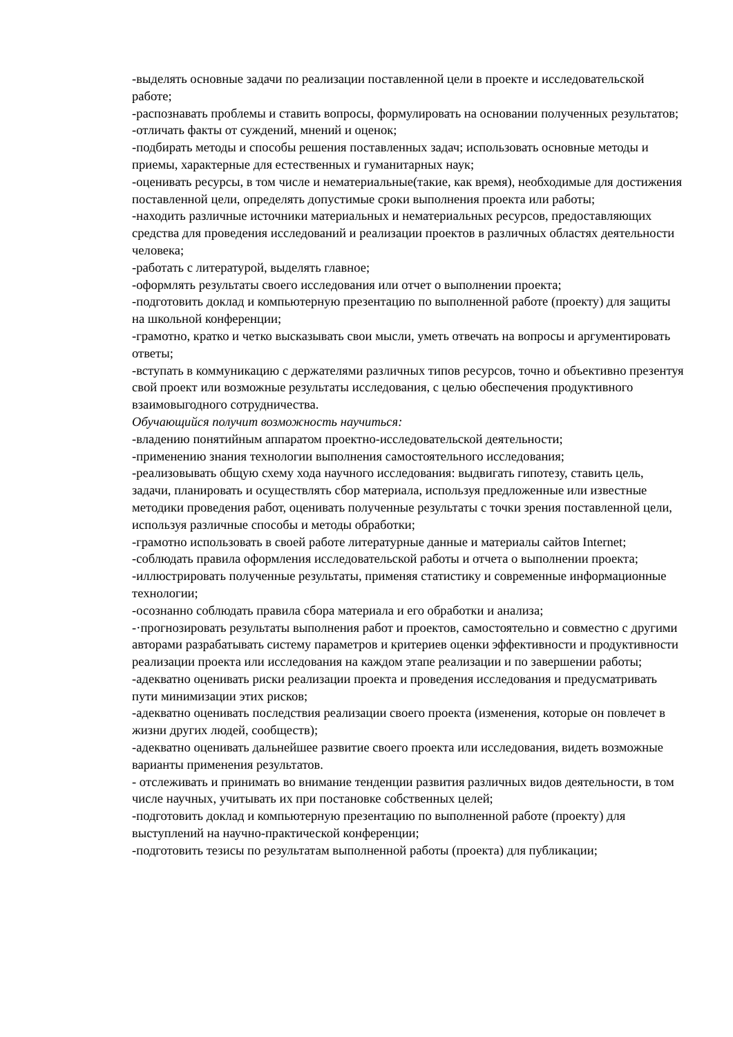-выделять основные задачи по реализации поставленной цели в проекте и исследовательской работе;
-распознавать проблемы и ставить вопросы, формулировать на основании полученных результатов;
-отличать факты от суждений, мнений и оценок;
-подбирать методы и способы решения поставленных задач; использовать основные методы и приемы, характерные для естественных и гуманитарных наук;
-оценивать ресурсы, в том числе и нематериальные(такие, как время), необходимые для достижения поставленной цели, определять допустимые сроки выполнения проекта или работы;
-находить различные источники материальных и нематериальных ресурсов, предоставляющих средства для проведения исследований и реализации проектов в различных областях деятельности человека;
-работать с литературой, выделять главное;
-оформлять результаты своего исследования или отчет о выполнении проекта;
-подготовить доклад и компьютерную презентацию по выполненной работе (проекту) для защиты на школьной конференции;
-грамотно, кратко и четко высказывать свои мысли, уметь отвечать на вопросы и аргументировать ответы;
-вступать в коммуникацию с держателями различных типов ресурсов, точно и объективно презентуя свой проект или возможные результаты исследования, с целью обеспечения продуктивного взаимовыгодного сотрудничества.
Обучающийся получит возможность научиться:
-владению понятийным аппаратом проектно-исследовательской деятельности;
-применению знания технологии выполнения самостоятельного исследования;
-реализовывать общую схему хода научного исследования: выдвигать гипотезу, ставить цель, задачи, планировать и осуществлять сбор материала, используя предложенные или известные методики проведения работ, оценивать полученные результаты с точки зрения поставленной цели, используя различные способы и методы обработки;
-грамотно использовать в своей работе литературные данные и материалы сайтов Internet;
-соблюдать правила оформления исследовательской работы и отчета о выполнении проекта;
-иллюстрировать полученные результаты, применяя статистику и современные информационные технологии;
-осознанно соблюдать правила сбора материала и его обработки и анализа;
-·прогнозировать результаты выполнения работ и проектов, самостоятельно и совместно с другими авторами разрабатывать систему параметров и критериев оценки эффективности и продуктивности реализации проекта или исследования на каждом этапе реализации и по завершении работы;
-адекватно оценивать риски реализации проекта и проведения исследования и предусматривать пути минимизации этих рисков;
-адекватно оценивать последствия реализации своего проекта (изменения, которые он повлечет в жизни других людей, сообществ);
-адекватно оценивать дальнейшее развитие своего проекта или исследования, видеть возможные варианты применения результатов.
- отслеживать и принимать во внимание тенденции развития различных видов деятельности, в том числе научных, учитывать их при постановке собственных целей;
-подготовить доклад и компьютерную презентацию по выполненной работе (проекту) для выступлений на научно-практической конференции;
-подготовить тезисы по результатам выполненной работы (проекта) для публикации;